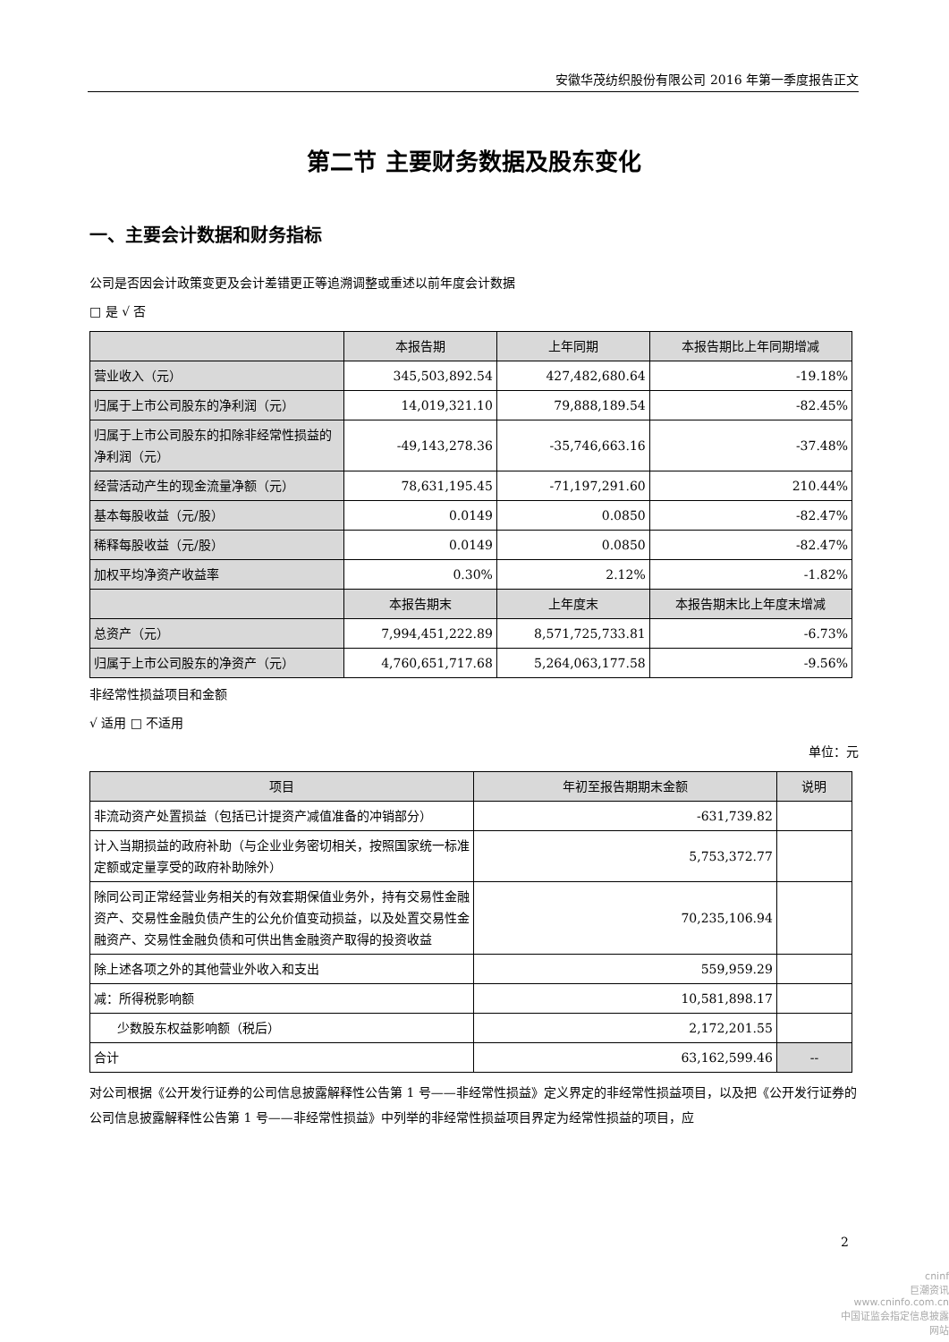安徽华茂纺织股份有限公司 2016 年第一季度报告正文
第二节 主要财务数据及股东变化
一、主要会计数据和财务指标
公司是否因会计政策变更及会计差错更正等追溯调整或重述以前年度会计数据
□ 是 √ 否
| | 本报告期 | 上年同期 | 本报告期比上年同期增减 |
| --- | --- | --- | --- |
| 营业收入（元） | 345,503,892.54 | 427,482,680.64 | -19.18% |
| 归属于上市公司股东的净利润（元） | 14,019,321.10 | 79,888,189.54 | -82.45% |
| 归属于上市公司股东的扣除非经常性损益的净利润（元） | -49,143,278.36 | -35,746,663.16 | -37.48% |
| 经营活动产生的现金流量净额（元） | 78,631,195.45 | -71,197,291.60 | 210.44% |
| 基本每股收益（元/股） | 0.0149 | 0.0850 | -82.47% |
| 稀释每股收益（元/股） | 0.0149 | 0.0850 | -82.47% |
| 加权平均净资产收益率 | 0.30% | 2.12% | -1.82% |
| | 本报告期末 | 上年度末 | 本报告期末比上年度末增减 |
| 总资产（元） | 7,994,451,222.89 | 8,571,725,733.81 | -6.73% |
| 归属于上市公司股东的净资产（元） | 4,760,651,717.68 | 5,264,063,177.58 | -9.56% |
非经常性损益项目和金额
√ 适用 □ 不适用
单位：元
| 项目 | 年初至报告期期末金额 | 说明 |
| --- | --- | --- |
| 非流动资产处置损益（包括已计提资产减值准备的冲销部分） | -631,739.82 | |
| 计入当期损益的政府补助（与企业业务密切相关，按照国家统一标准定额或定量享受的政府补助除外） | 5,753,372.77 | |
| 除同公司正常经营业务相关的有效套期保值业务外，持有交易性金融资产、交易性金融负债产生的公允价值变动损益，以及处置交易性金融资产、交易性金融负债和可供出售金融资产取得的投资收益 | 70,235,106.94 | |
| 除上述各项之外的其他营业外收入和支出 | 559,959.29 | |
| 减：所得税影响额 | 10,581,898.17 | |
| 少数股东权益影响额（税后） | 2,172,201.55 | |
| 合计 | 63,162,599.46 | -- |
对公司根据《公开发行证券的公司信息披露解释性公告第 1 号——非经常性损益》定义界定的非经常性损益项目，以及把《公开发行证券的公司信息披露解释性公告第 1 号——非经常性损益》中列举的非经常性损益项目界定为经常性损益的项目，应
2
cninf
巨潮资讯
www.cninfo.com.cn
中国证监会指定信息披露网站